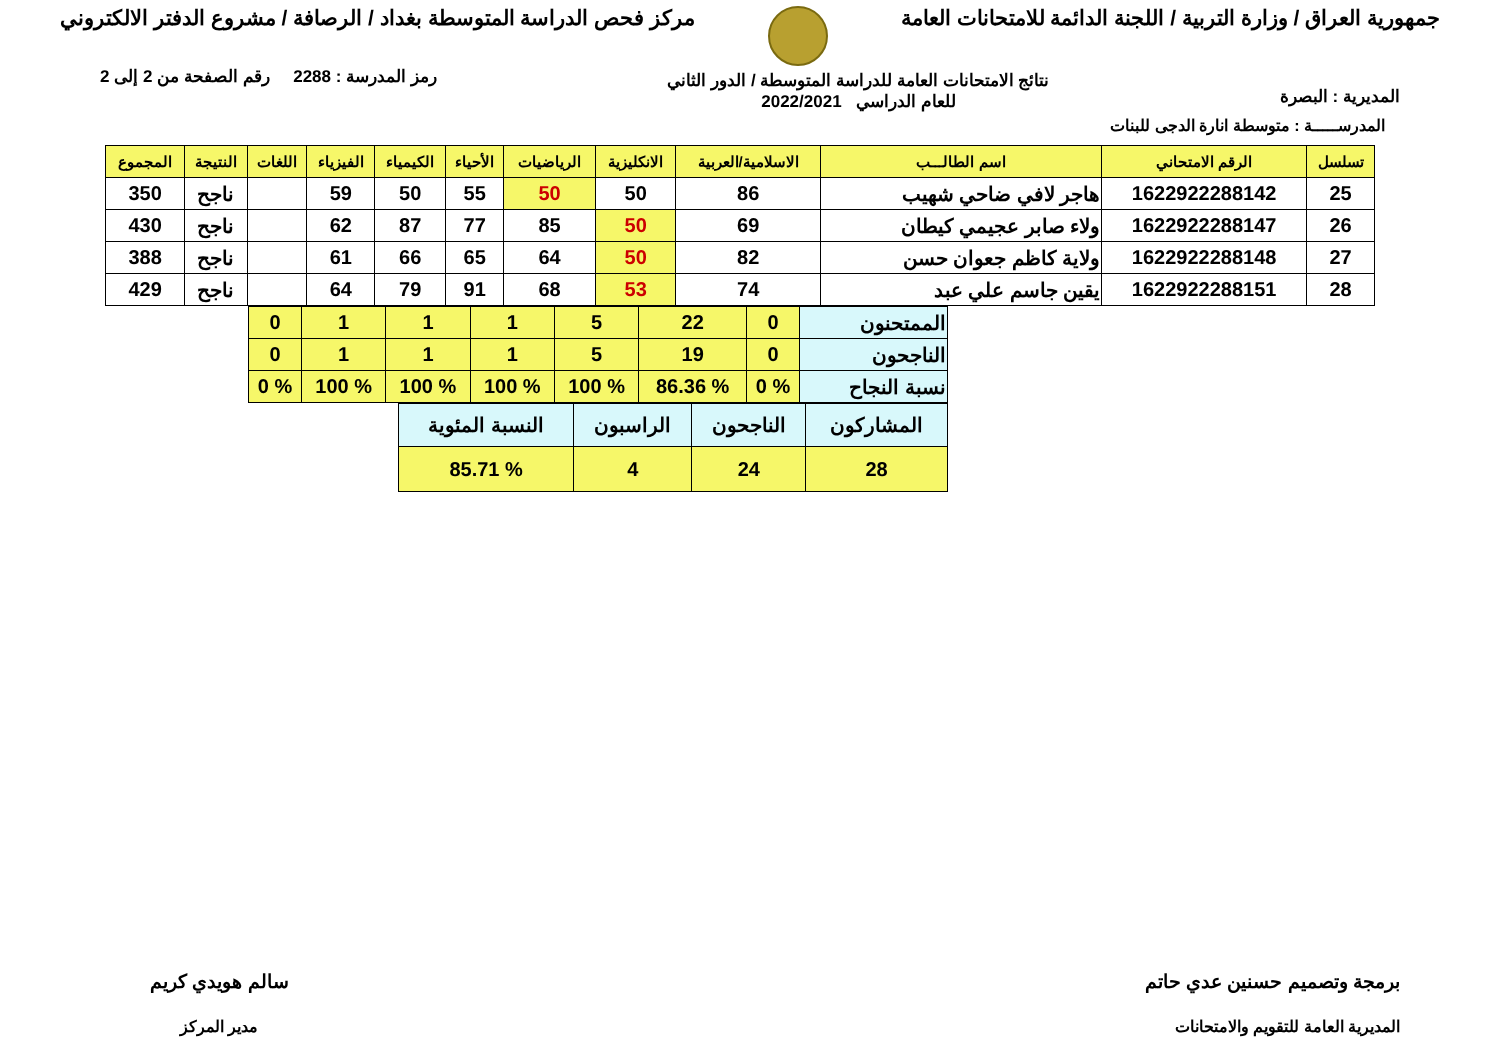جمهورية العراق / وزارة التربية / اللجنة الدائمة للامتحانات العامة
مركز فحص الدراسة المتوسطة بغداد / الرصافة / مشروع الدفتر الالكتروني
المديرية : البصرة
نتائج الامتحانات العامة للدراسة المتوسطة / الدور الثاني
للعام الدراسي 2022/2021
رمز المدرسة : 2288 رقم الصفحة من 2 إلى 2
المدرســـــة : متوسطة انارة الدجى للبنات
| تسلسل | الرقم الامتحاني | اسم الطالـــب | الاسلامية/العربية | الانكليزية | الرياضيات | الأحياء | الكيمياء | الفيزياء | اللغات | النتيجة | المجموع |
| --- | --- | --- | --- | --- | --- | --- | --- | --- | --- | --- | --- |
| 25 | 1622922288142 | هاجر لافي ضاحي شهيب | 86 | 50 | 50 | 55 | 50 | 59 | | ناجح | 350 |
| 26 | 1622922288147 | ولاء صابر عجيمي كيطان | 69 | 50 | 85 | 77 | 87 | 62 | | ناجح | 430 |
| 27 | 1622922288148 | ولاية كاظم جعوان حسن | 82 | 50 | 64 | 65 | 66 | 61 | | ناجح | 388 |
| 28 | 1622922288151 | يقين جاسم علي عبد | 74 | 53 | 68 | 91 | 79 | 64 | | ناجح | 429 |
| الممتحنون | 0 | 22 | 5 | 1 | 1 | 1 | 0 |
| الناجحون | 0 | 19 | 5 | 1 | 1 | 1 | 0 |
| نسبة النجاح | % 0 | % 86.36 | % 100 | % 100 | % 100 | % 100 | % 0 |
| المشاركون | الناجحون | الراسبون | النسبة المئوية |
| 28 | 24 | 4 | % 85.71 |
برمجة وتصميم حسنين عدي حاتم
المديرية العامة للتقويم والامتحانات
سالم هويدي كريم
مدير المركز